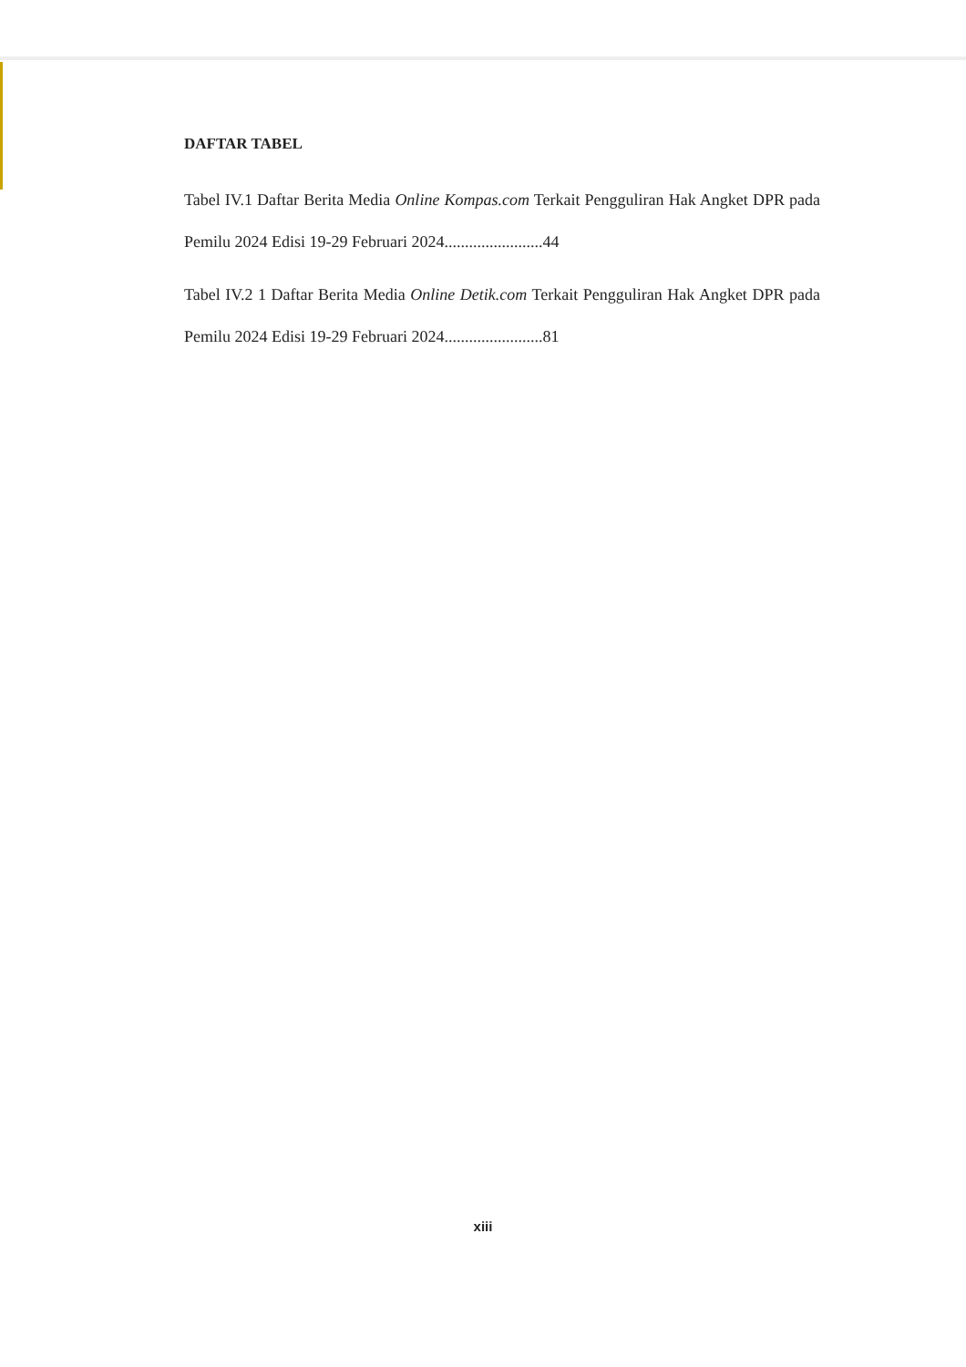DAFTAR TABEL
Tabel IV.1 Daftar Berita Media Online Kompas.com Terkait Pengguliran Hak Angket DPR pada Pemilu 2024 Edisi 19-29 Februari 2024........................44
Tabel IV.2 1 Daftar Berita Media Online Detik.com Terkait Pengguliran Hak Angket DPR pada Pemilu 2024 Edisi 19-29 Februari 2024........................81
xiii